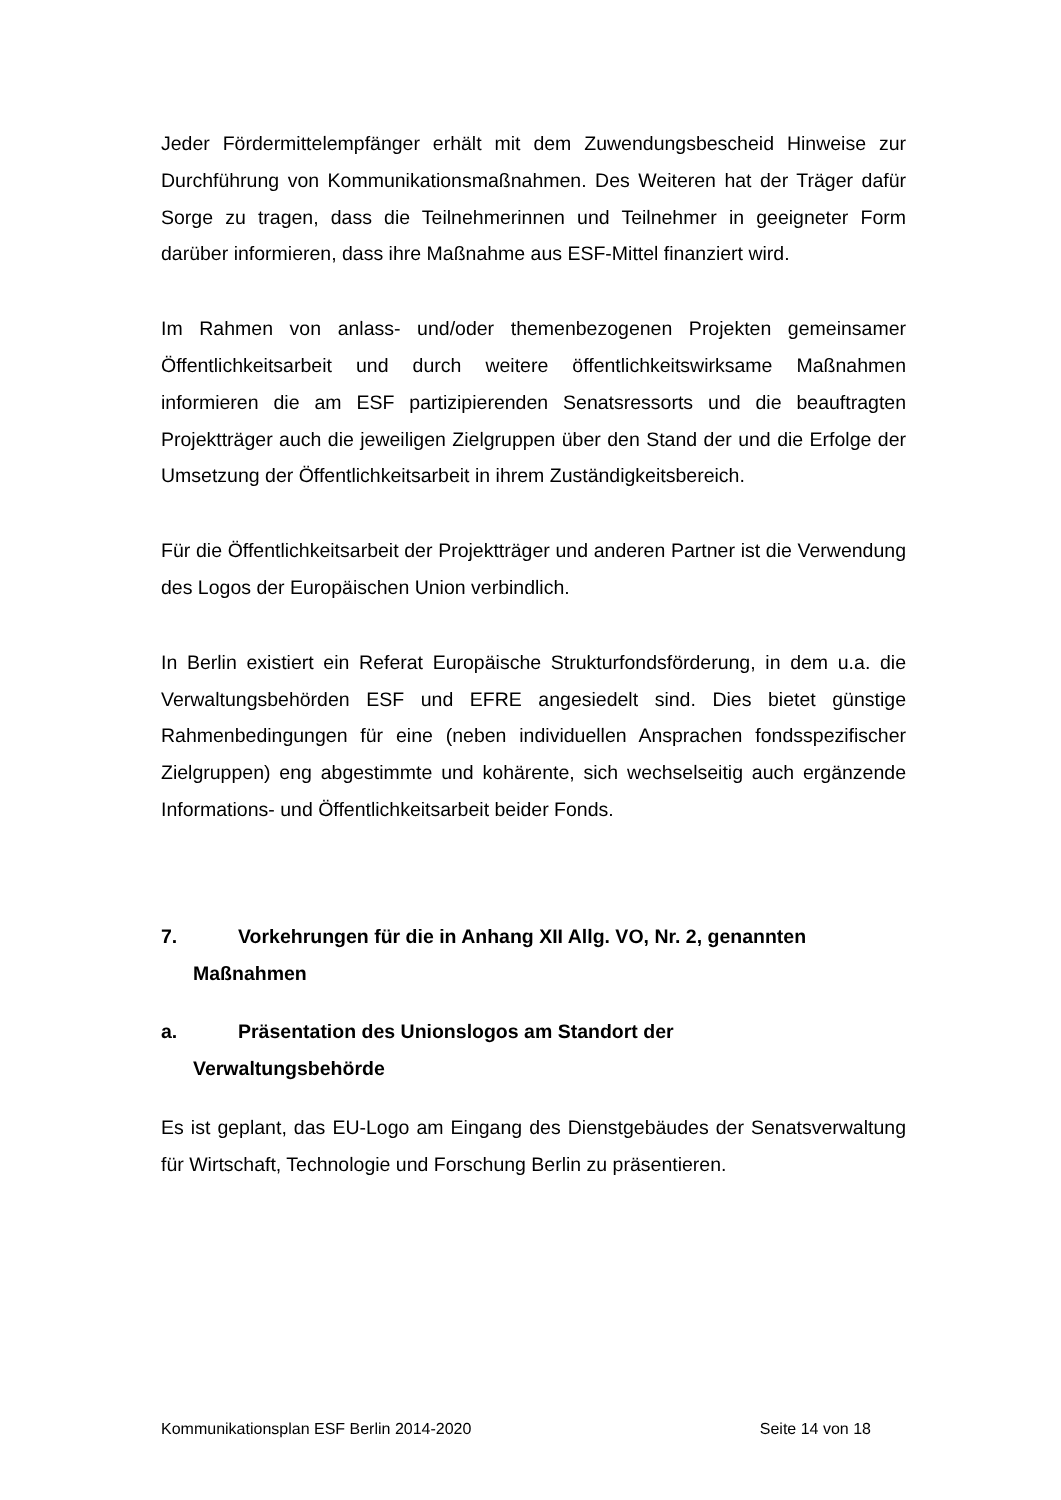Jeder Fördermittelempfänger erhält mit dem Zuwendungsbescheid Hinweise zur Durchführung von Kommunikationsmaßnahmen. Des Weiteren hat der Träger dafür Sorge zu tragen, dass die Teilnehmerinnen und Teilnehmer in geeigneter Form darüber informieren, dass ihre Maßnahme aus ESF-Mittel finanziert wird.
Im Rahmen von anlass- und/oder themenbezogenen Projekten gemeinsamer Öffentlichkeitsarbeit und durch weitere öffentlichkeitswirksame Maßnahmen informieren die am ESF partizipierenden Senatsressorts und die beauftragten Projektträger auch die jeweiligen Zielgruppen über den Stand der und die Erfolge der Umsetzung der Öffentlichkeitsarbeit in ihrem Zuständigkeitsbereich.
Für die Öffentlichkeitsarbeit der Projektträger und anderen Partner ist die Verwendung des Logos der Europäischen Union verbindlich.
In Berlin existiert ein Referat Europäische Strukturfondsförderung, in dem u.a. die Verwaltungsbehörden ESF und EFRE angesiedelt sind. Dies bietet günstige Rahmenbedingungen für eine (neben individuellen Ansprachen fondsspezifischer Zielgruppen) eng abgestimmte und kohärente, sich wechselseitig auch ergänzende Informations- und Öffentlichkeitsarbeit beider Fonds.
7. Vorkehrungen für die in Anhang XII Allg. VO, Nr. 2, genannten
Maßnahmen
a. Präsentation des Unionslogos am Standort der
Verwaltungsbehörde
Es ist geplant, das EU-Logo am Eingang des Dienstgebäudes der Senatsverwaltung für Wirtschaft, Technologie und Forschung Berlin zu präsentieren.
Kommunikationsplan ESF Berlin 2014-2020 Seite 14 von 18